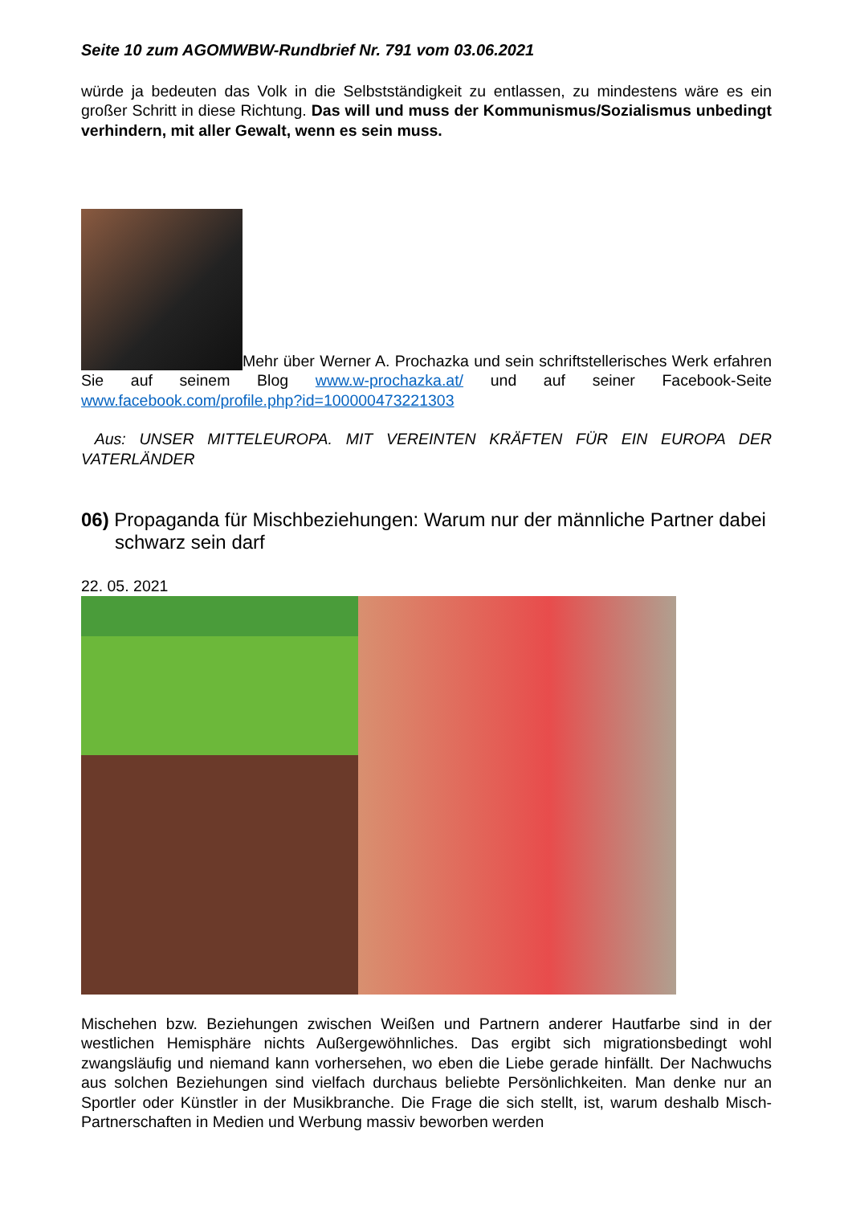Seite 10 zum AGOMWBW-Rundbrief Nr. 791 vom 03.06.2021
würde ja bedeuten das Volk in die Selbstständigkeit zu entlassen, zu mindestens wäre es ein großer Schritt in diese Richtung. Das will und muss der Kommunismus/Sozialismus unbedingt verhindern, mit aller Gewalt, wenn es sein muss.
Mehr über Werner A. Prochazka und sein schriftstellerisches Werk erfahren Sie auf seinem Blog www.w-prochazka.at/ und auf seiner Facebook-Seite www.facebook.com/profile.php?id=100000473221303
Aus: UNSER MITTELEUROPA. MIT VEREINTEN KRÄFTEN FÜR EIN EUROPA DER VATERLÄNDER
06) Propaganda für Mischbeziehungen: Warum nur der männliche Partner dabei schwarz sein darf
22. 05. 2021
Mischehen bzw. Beziehungen zwischen Weißen und Partnern anderer Hautfarbe sind in der westlichen Hemisphäre nichts Außergewöhnliches. Das ergibt sich migrationsbedingt wohl zwangsläufig und niemand kann vorhersehen, wo eben die Liebe gerade hinfällt. Der Nachwuchs aus solchen Beziehungen sind vielfach durchaus beliebte Persönlichkeiten. Man denke nur an Sportler oder Künstler in der Musikbranche. Die Frage die sich stellt, ist, warum deshalb Misch-Partnerschaften in Medien und Werbung massiv beworben werden